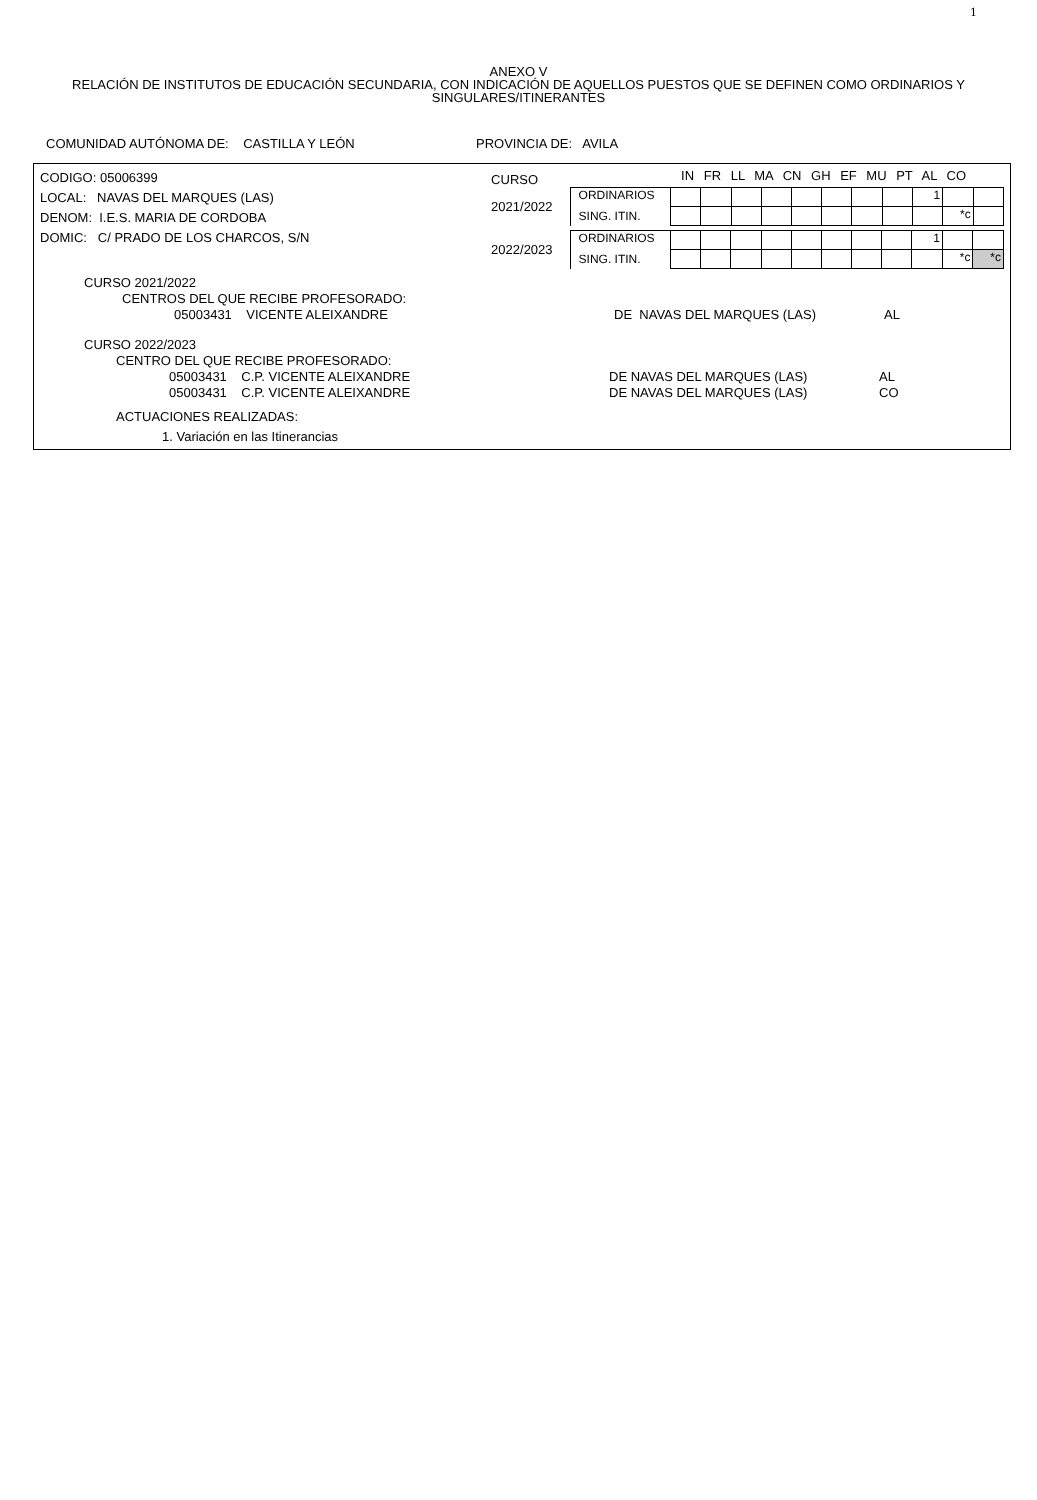1
ANEXO V
RELACIÓN DE INSTITUTOS DE EDUCACIÓN SECUNDARIA, CON INDICACIÓN DE AQUELLOS PUESTOS QUE SE DEFINEN COMO ORDINARIOS Y
SINGULARES/ITINERANTES
COMUNIDAD AUTÓNOMA DE: CASTILLA Y LEÓN PROVINCIA DE: AVILA
CODIGO: 05006399
LOCAL: NAVAS DEL MARQUES (LAS)
DENOM: I.E.S. MARIA DE CORDOBA
DOMIC: C/ PRADO DE LOS CHARCOS, S/N
CURSO
IN FR LL MA CN GH EF MU PT AL CO
2021/2022
| ORDINARIOS | | | | | | | | | 1 | | |
| SING. ITIN. | | | | | | | | | | *c | |
2022/2023
| ORDINARIOS | | | | | | | | | 1 | | |
| SING. ITIN. | | | | | | | | | | *c | *c |
CURSO 2021/2022
CENTROS DEL QUE RECIBE PROFESORADO:
05003431 VICENTE ALEIXANDRE DE NAVAS DEL MARQUES (LAS) AL
CURSO 2022/2023
CENTRO DEL QUE RECIBE PROFESORADO:
05003431 C.P. VICENTE ALEIXANDRE DE NAVAS DEL MARQUES (LAS) AL
05003431 C.P. VICENTE ALEIXANDRE DE NAVAS DEL MARQUES (LAS) CO
ACTUACIONES REALIZADAS:
1. Variación en las Itinerancias